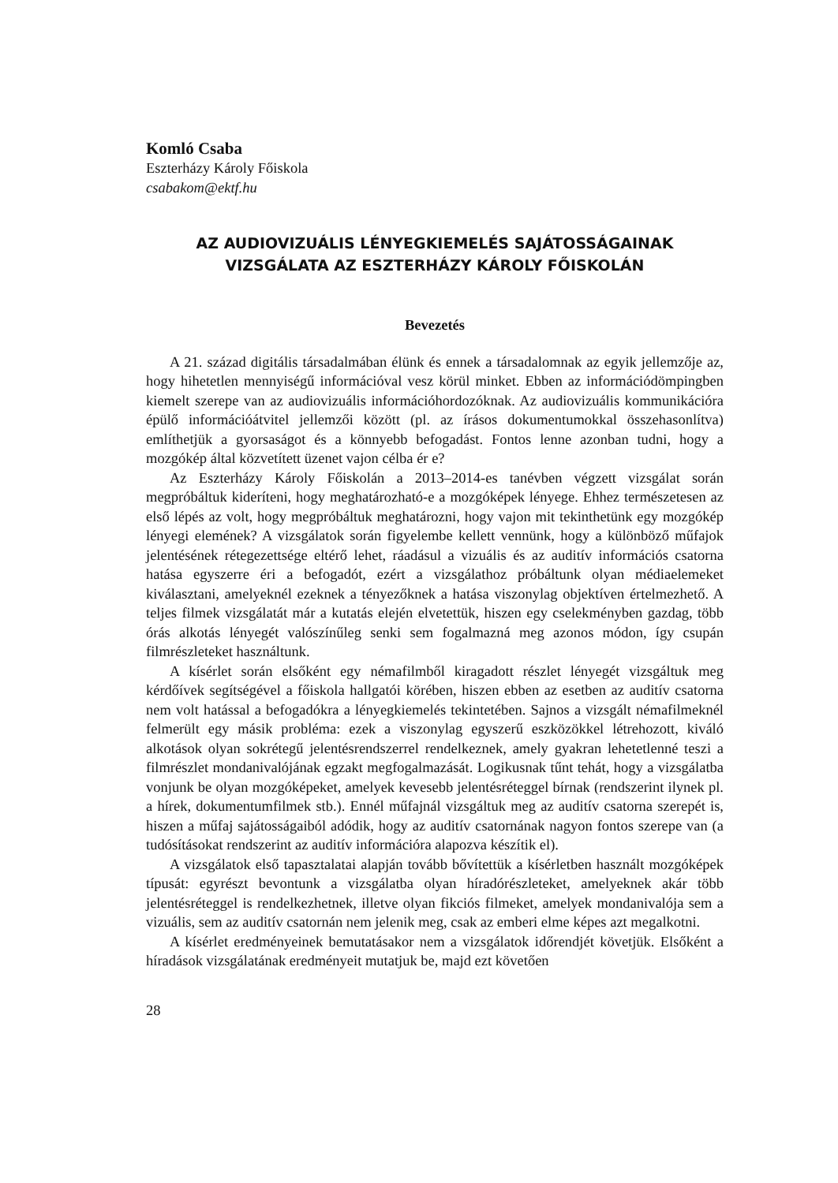Komló Csaba
Eszterházy Károly Főiskola
csabakom@ektf.hu
AZ AUDIOVIZUÁLIS LÉNYEGKIEMELÉS SAJÁTOSSÁGAINAK VIZSGÁLATA AZ ESZTERHÁZY KÁROLY FŐISKOLÁN
Bevezetés
A 21. század digitális társadalmában élünk és ennek a társadalomnak az egyik jellemzője az, hogy hihetetlen mennyiségű információval vesz körül minket. Ebben az információdömpingben kiemelt szerepe van az audiovizuális információhordozóknak. Az audiovizuális kommunikációra épülő információátvitel jellemzői között (pl. az írásos dokumentumokkal összehasonlítva) említhetjük a gyorsaságot és a könnyebb befogadást. Fontos lenne azonban tudni, hogy a mozgókép által közvetített üzenet vajon célba ér e?
Az Eszterházy Károly Főiskolán a 2013–2014-es tanévben végzett vizsgálat során megpróbáltuk kideríteni, hogy meghatározható-e a mozgóképek lényege. Ehhez természetesen az első lépés az volt, hogy megpróbáltuk meghatározni, hogy vajon mit tekinthetünk egy mozgókép lényegi elemének? A vizsgálatok során figyelembe kellett vennünk, hogy a különböző műfajok jelentésének rétegezettsége eltérő lehet, ráadásul a vizuális és az auditív információs csatorna hatása egyszerre éri a befogadót, ezért a vizsgálathoz próbáltunk olyan médiaelemeket kiválasztani, amelyeknél ezeknek a tényezőknek a hatása viszonylag objektíven értelmezhető. A teljes filmek vizsgálatát már a kutatás elején elvetettük, hiszen egy cselekményben gazdag, több órás alkotás lényegét valószínűleg senki sem fogalmazná meg azonos módon, így csupán filmrészleteket használtunk.
A kísérlet során elsőként egy némafilmből kiragadott részlet lényegét vizsgáltuk meg kérdőívek segítségével a főiskola hallgatói körében, hiszen ebben az esetben az auditív csatorna nem volt hatással a befogadókra a lényegkiemelés tekintetében. Sajnos a vizsgált némafilmeknél felmerült egy másik probléma: ezek a viszonylag egyszerű eszközökkel létrehozott, kiváló alkotások olyan sokrétegű jelentésrendszerrel rendelkeznek, amely gyakran lehetetlenné teszi a filmrészlet mondanivalójának egzakt megfogalmazását. Logikusnak tűnt tehát, hogy a vizsgálatba vonjunk be olyan mozgóképeket, amelyek kevesebb jelentésréteggel bírnak (rendszerint ilynek pl. a hírek, dokumentumfilmek stb.). Ennél műfajnál vizsgáltuk meg az auditív csatorna szerepét is, hiszen a műfaj sajátosságaiból adódik, hogy az auditív csatornának nagyon fontos szerepe van (a tudósításokat rendszerint az auditív információra alapozva készítik el).
A vizsgálatok első tapasztalatai alapján tovább bővítettük a kísérletben használt mozgóképek típusát: egyrészt bevontunk a vizsgálatba olyan híradórészleteket, amelyeknek akár több jelentésréteggel is rendelkezhetnek, illetve olyan fikciós filmeket, amelyek mondanivalója sem a vizuális, sem az auditív csatornán nem jelenik meg, csak az emberi elme képes azt megalkotni.
A kísérlet eredményeinek bemutatásakor nem a vizsgálatok időrendjét követjük. Elsőként a híradások vizsgálatának eredményeit mutatjuk be, majd ezt követően
28